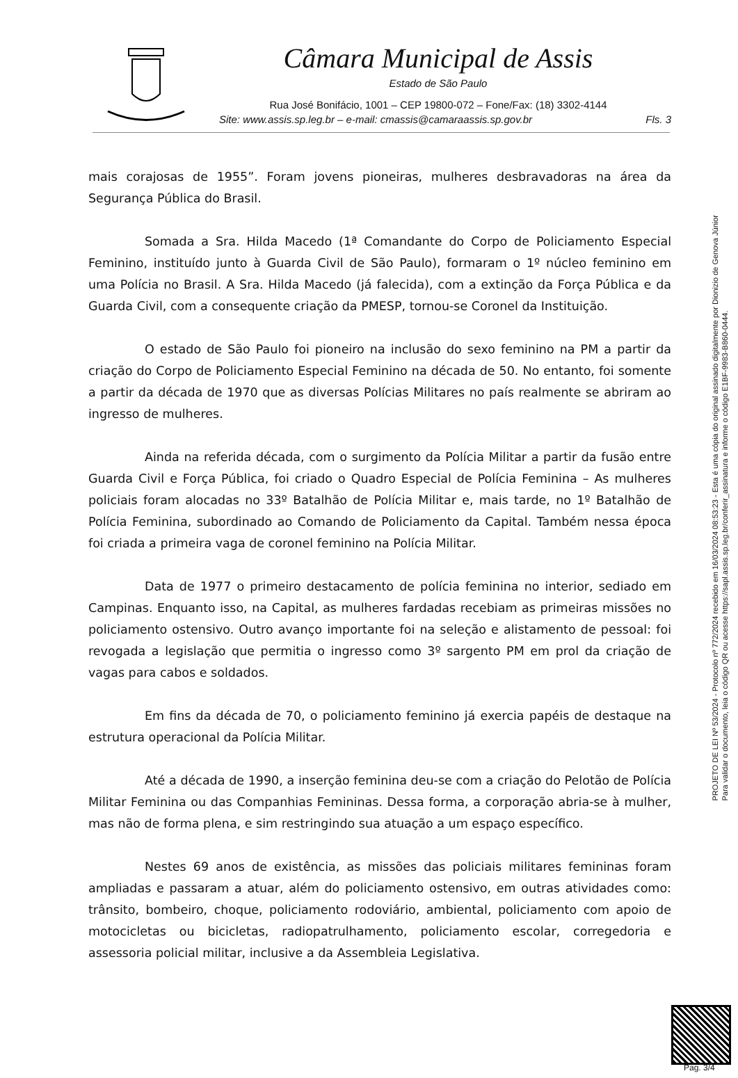Câmara Municipal de Assis
Estado de São Paulo
Rua José Bonifácio, 1001 – CEP 19800-072 – Fone/Fax: (18) 3302-4144
Site: www.assis.sp.leg.br – e-mail: cmassis@camaraassis.sp.gov.br Fls. 3
mais corajosas de 1955”. Foram jovens pioneiras, mulheres desbravadoras na área da Segurança Pública do Brasil.
Somada a Sra. Hilda Macedo (1ª Comandante do Corpo de Policiamento Especial Feminino, instituído junto à Guarda Civil de São Paulo), formaram o 1º núcleo feminino em uma Polícia no Brasil. A Sra. Hilda Macedo (já falecida), com a extinção da Força Pública e da Guarda Civil, com a consequente criação da PMESP, tornou-se Coronel da Instituição.
O estado de São Paulo foi pioneiro na inclusão do sexo feminino na PM a partir da criação do Corpo de Policiamento Especial Feminino na década de 50. No entanto, foi somente a partir da década de 1970 que as diversas Polícias Militares no país realmente se abriram ao ingresso de mulheres.
Ainda na referida década, com o surgimento da Polícia Militar a partir da fusão entre Guarda Civil e Força Pública, foi criado o Quadro Especial de Polícia Feminina – As mulheres policiais foram alocadas no 33º Batalhão de Polícia Militar e, mais tarde, no 1º Batalhão de Polícia Feminina, subordinado ao Comando de Policiamento da Capital. Também nessa época foi criada a primeira vaga de coronel feminino na Polícia Militar.
Data de 1977 o primeiro destacamento de polícia feminina no interior, sediado em Campinas. Enquanto isso, na Capital, as mulheres fardadas recebiam as primeiras missões no policiamento ostensivo. Outro avanço importante foi na seleção e alistamento de pessoal: foi revogada a legislação que permitia o ingresso como 3º sargento PM em prol da criação de vagas para cabos e soldados.
Em fins da década de 70, o policiamento feminino já exercia papéis de destaque na estrutura operacional da Polícia Militar.
Até a década de 1990, a inserção feminina deu-se com a criação do Pelotão de Polícia Militar Feminina ou das Companhias Femininas. Dessa forma, a corporação abria-se à mulher, mas não de forma plena, e sim restringindo sua atuação a um espaço específico.
Nestes 69 anos de existência, as missões das policiais militares femininas foram ampliadas e passaram a atuar, além do policiamento ostensivo, em outras atividades como: trânsito, bombeiro, choque, policiamento rodoviário, ambiental, policiamento com apoio de motocicletas ou bicicletas, radiopatrulhamento, policiamento escolar, corregedoria e assessoria policial militar, inclusive a da Assembleia Legislativa.
PROJETO DE LEI Nº 53/2024 - Protocolo nº 772/2024 recebido em 16/03/2024 08:53:23 - Esta é uma cópia do original assinado digitalmente por Dionizio de Genova Júnior
Para validar o documento, leia o código QR ou acesse https://sapl.assis.sp.leg.br/conferir_assinatura e informe o código E1BF-9983-B860-0444.
Pag. 3/4